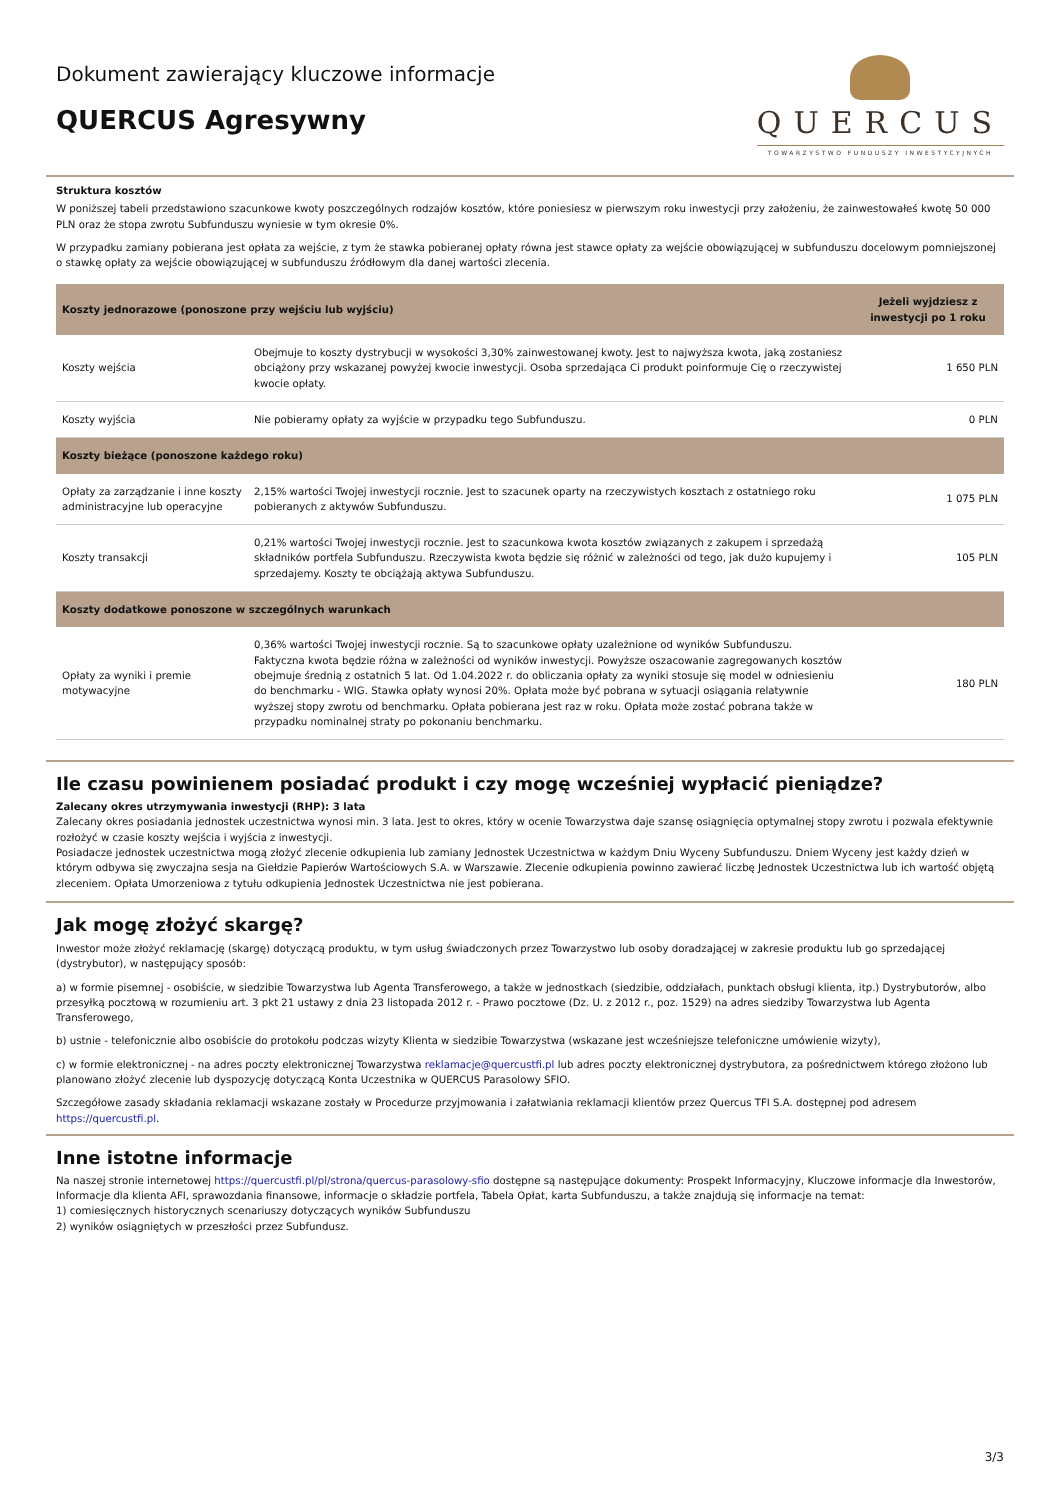Dokument zawierający kluczowe informacje
QUERCUS Agresywny
QUERCUS
TOWARZYSTWO FUNDUSZY INWESTYCYJNYCH
Struktura kosztów
W poniższej tabeli przedstawiono szacunkowe kwoty poszczególnych rodzajów kosztów, które poniesiesz w pierwszym roku inwestycji przy założeniu, że zainwestowałeś kwotę 50 000 PLN oraz że stopa zwrotu Subfunduszu wyniesie w tym okresie 0%.
W przypadku zamiany pobierana jest opłata za wejście, z tym że stawka pobieranej opłaty równa jest stawce opłaty za wejście obowiązującej w subfunduszu docelowym pomniejszonej o stawkę opłaty za wejście obowiązującej w subfunduszu źródłowym dla danej wartości zlecenia.
| Koszty jednorazowe (ponoszone przy wejściu lub wyjściu) | | Jeżeli wyjdziesz z inwestycji po 1 roku |
| --- | --- | --- |
| Koszty wejścia | Obejmuje to koszty dystrybucji w wysokości 3,30% zainwestowanej kwoty. Jest to najwyższa kwota, jaką zostaniesz obciążony przy wskazanej powyżej kwocie inwestycji. Osoba sprzedająca Ci produkt poinformuje Cię o rzeczywistej kwocie opłaty. | 1 650 PLN |
| Koszty wyjścia | Nie pobieramy opłaty za wyjście w przypadku tego Subfunduszu. | 0 PLN |
| Koszty bieżące (ponoszone każdego roku) | | |
| Opłaty za zarządzanie i inne koszty administracyjne lub operacyjne | 2,15% wartości Twojej inwestycji rocznie. Jest to szacunek oparty na rzeczywistych kosztach z ostatniego roku pobieranych z aktywów Subfunduszu. | 1 075 PLN |
| Koszty transakcji | 0,21% wartości Twojej inwestycji rocznie. Jest to szacunkowa kwota kosztów związanych z zakupem i sprzedażą składników portfela Subfunduszu. Rzeczywista kwota będzie się różnić w zależności od tego, jak dużo kupujemy i sprzedajemy. Koszty te obciążają aktywa Subfunduszu. | 105 PLN |
| Koszty dodatkowe ponoszone w szczególnych warunkach | | |
| Opłaty za wyniki i premie motywacyjne | 0,36% wartości Twojej inwestycji rocznie. Są to szacunkowe opłaty uzależnione od wyników Subfunduszu. Faktyczna kwota będzie różna w zależności od wyników inwestycji. Powyższe oszacowanie zagregowanych kosztów obejmuje średnią z ostatnich 5 lat. Od 1.04.2022 r. do obliczania opłaty za wyniki stosuje się model w odniesieniu do benchmarku - WIG. Stawka opłaty wynosi 20%. Opłata może być pobrana w sytuacji osiągania relatywnie wyższej stopy zwrotu od benchmarku. Opłata pobierana jest raz w roku. Opłata może zostać pobrana także w przypadku nominalnej straty po pokonaniu benchmarku. | 180 PLN |
Ile czasu powinienem posiadać produkt i czy mogę wcześniej wypłacić pieniądze?
Zalecany okres utrzymywania inwestycji (RHP): 3 lata
Zalecany okres posiadania jednostek uczestnictwa wynosi min. 3 lata. Jest to okres, który w ocenie Towarzystwa daje szansę osiągnięcia optymalnej stopy zwrotu i pozwala efektywnie rozłożyć w czasie koszty wejścia i wyjścia z inwestycji.
Posiadacze jednostek uczestnictwa mogą złożyć zlecenie odkupienia lub zamiany Jednostek Uczestnictwa w każdym Dniu Wyceny Subfunduszu. Dniem Wyceny jest każdy dzień w którym odbywa się zwyczajna sesja na Giełdzie Papierów Wartościowych S.A. w Warszawie. Zlecenie odkupienia powinno zawierać liczbę Jednostek Uczestnictwa lub ich wartość objętą zleceniem. Opłata Umorzeniowa z tytułu odkupienia Jednostek Uczestnictwa nie jest pobierana.
Jak mogę złożyć skargę?
Inwestor może złożyć reklamację (skargę) dotyczącą produktu, w tym usług świadczonych przez Towarzystwo lub osoby doradzającej w zakresie produktu lub go sprzedającej (dystrybutor), w następujący sposób:
a) w formie pisemnej - osobiście, w siedzibie Towarzystwa lub Agenta Transferowego, a także w jednostkach (siedzibie, oddziałach, punktach obsługi klienta, itp.) Dystrybutorów, albo przesyłką pocztową w rozumieniu art. 3 pkt 21 ustawy z dnia 23 listopada 2012 r. - Prawo pocztowe (Dz. U. z 2012 r., poz. 1529) na adres siedziby Towarzystwa lub Agenta Transferowego,
b) ustnie - telefonicznie albo osobiście do protokołu podczas wizyty Klienta w siedzibie Towarzystwa (wskazane jest wcześniejsze telefoniczne umówienie wizyty),
c) w formie elektronicznej - na adres poczty elektronicznej Towarzystwa reklamacje@quercustfi.pl lub adres poczty elektronicznej dystrybutora, za pośrednictwem którego złożono lub planowano złożyć zlecenie lub dyspozycję dotyczącą Konta Uczestnika w QUERCUS Parasolowy SFIO.
Szczegółowe zasady składania reklamacji wskazane zostały w Procedurze przyjmowania i załatwiania reklamacji klientów przez Quercus TFI S.A. dostępnej pod adresem https://quercustfi.pl.
Inne istotne informacje
Na naszej stronie internetowej https://quercustfi.pl/pl/strona/quercus-parasolowy-sfio dostępne są następujące dokumenty: Prospekt Informacyjny, Kluczowe informacje dla Inwestorów, Informacje dla klienta AFI, sprawozdania finansowe, informacje o składzie portfela, Tabela Opłat, karta Subfunduszu, a także znajdują się informacje na temat:
1) comiesięcznych historycznych scenariuszy dotyczących wyników Subfunduszu
2) wyników osiągniętych w przeszłości przez Subfundusz.
3/3